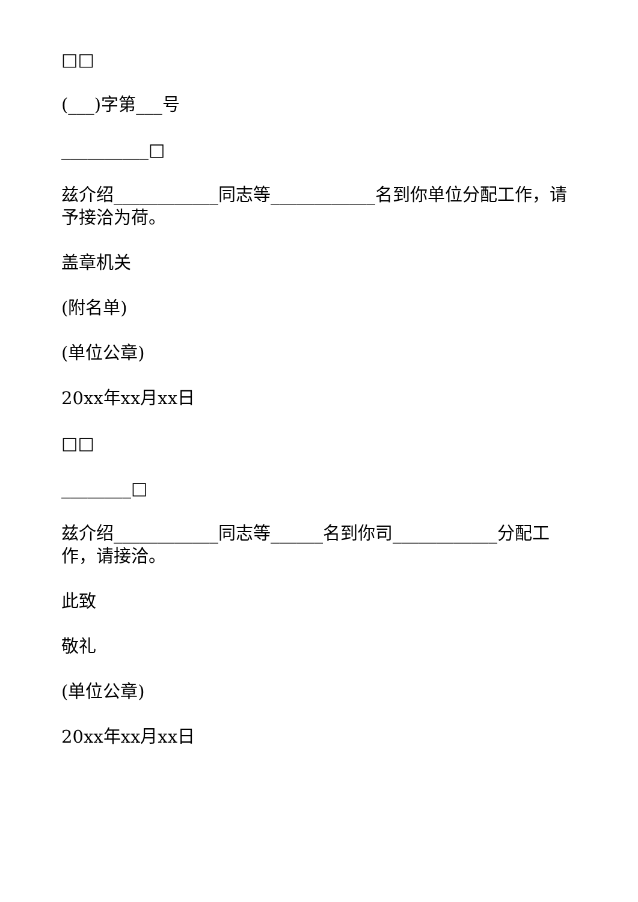□□
(___)字第___号
__________□
兹介绍____________同志等____________名到你单位分配工作，请予接洽为荷。
盖章机关
(附名单)
(单位公章)
20xx年xx月xx日
□□
________□
兹介绍____________同志等______名到你司____________分配工作，请接洽。
此致
敬礼
(单位公章)
20xx年xx月xx日